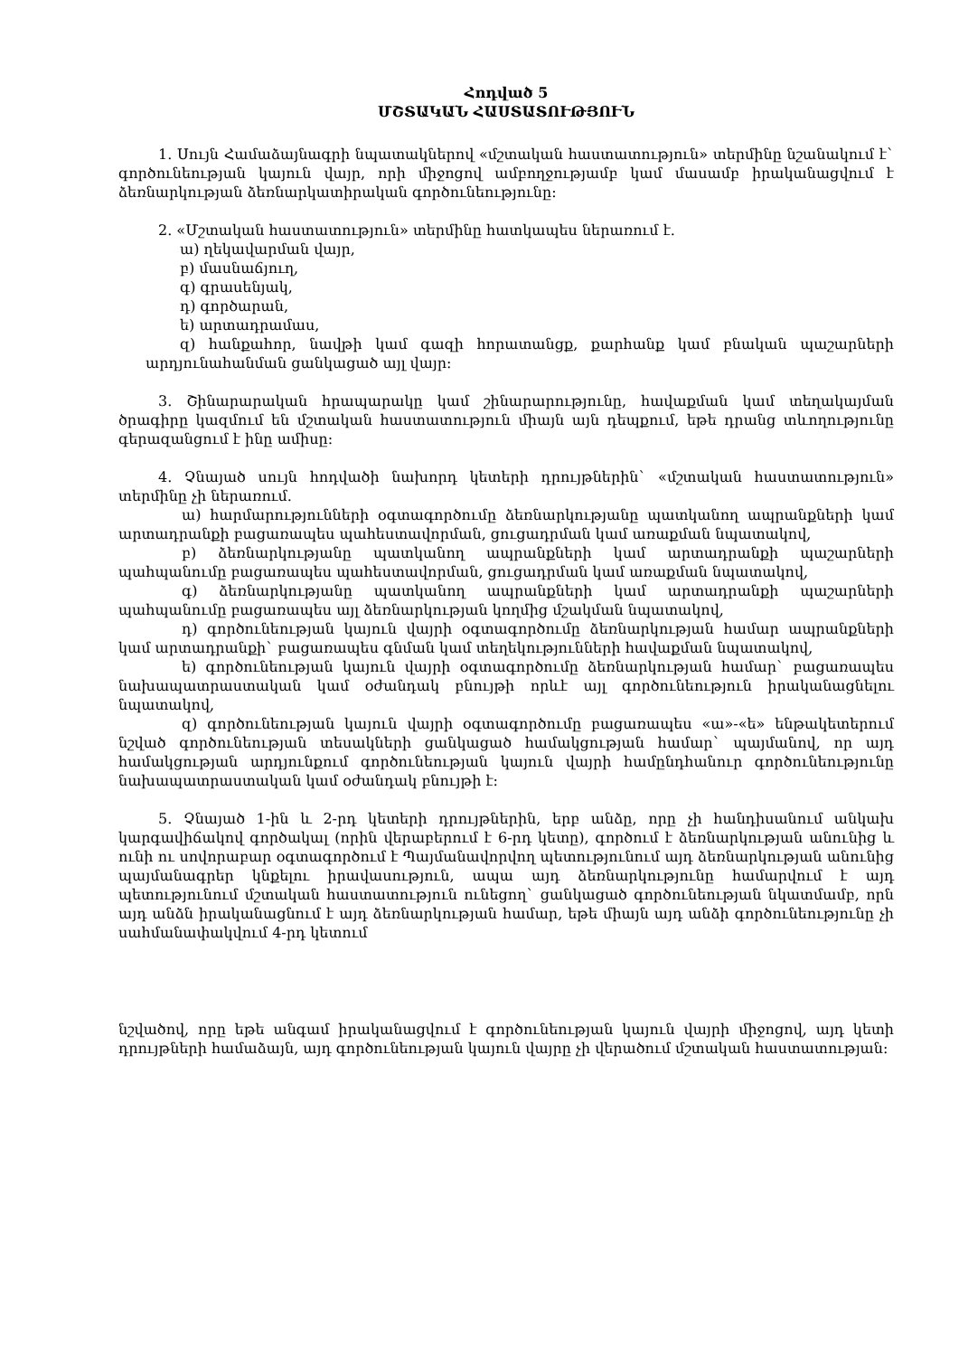Հոդված 5
ՄՇՏԱԿԱՆ ՀԱՍՏԱՏՈՒԹՅՈՒՆ
1. Սույն Համաձայնագրի նպատակներով «մշտական հաստատություն» տերմինը նշանակում է` գործունեության կայուն վայր, որի միջոցով ամբողջությամբ կամ մասամբ իրականացվում է ձեռնարկության ձեռնարկատիրական գործունեությունը:
2. «Մշտական հաստատություն» տերմինը հատկապես ներառում է.
ա) ղեկավարման վայր,
բ) մասնաճյուղ,
գ) գրասենյակ,
դ) գործարան,
ե) արտադրամաս,
զ) հանքահոր, նավթի կամ գազի հորատանցք, քարհանք կամ բնական պաշարների արդյունահանման ցանկացած այլ վայր:
3. Շինարարական հրապարակը կամ շինարարությունը, հավաքման կամ տեղակայման ծրագիրը կազմում են մշտական հաստատություն միայն այն դեպքում, եթե դրանց տևողությունը գերազանցում է ինը ամիսը:
4. Չնայած սույն հոդվածի նախորդ կետերի դրույթներին` «մշտական հաստատություն» տերմինը չի ներառում.
ա) հարմարությունների օգտագործումը ձեռնարկությանը պատկանող ապրանքների կամ արտադրանքի բացառապես պահեստավորման, ցուցադրման կամ առաքման նպատակով,
բ) ձեռնարկությանը պատկանող ապրանքների կամ արտադրանքի պաշարների պահպանումը բացառապես պահեստավորման, ցուցադրման կամ առաքման նպատակով,
գ) ձեռնարկությանը պատկանող ապրանքների կամ արտադրանքի պաշարների պահպանումը բացառապես այլ ձեռնարկության կողմից մշակման նպատակով,
դ) գործունեության կայուն վայրի օգտագործումը ձեռնարկության համար ապրանքների կամ արտադրանքի` բացառապես գնման կամ տեղեկությունների հավաքման նպատակով,
ե) գործունեության կայուն վայրի օգտագործումը ձեռնարկության համար` բացառապես նախապատրաստական կամ օժանդակ բնույթի որևէ այլ գործունեություն իրականացնելու նպատակով,
զ) գործունեության կայուն վայրի օգտագործումը բացառապես «ա»-«ե» ենթակետերում նշված գործունեության տեսակների ցանկացած համակցության համար` պայմանով, որ այդ համակցության արդյունքում գործունեության կայուն վայրի համընդհանուր գործունեությունը նախապատրաստական կամ օժանդակ բնույթի է:
5. Չնայած 1-ին և 2-րդ կետերի դրույթներին, երբ անձը, որը չի հանդիսանում անկախ կարգավիճակով գործակալ (որին վերաբերում է 6-րդ կետը), գործում է ձեռնարկության անունից և ունի ու սովորաբար օգտագործում է Պայմանավորվող պետությունում այդ ձեռնարկության անունից պայմանագրեր կնքելու իրավասություն, ապա այդ ձեռնարկությունը համարվում է այդ պետությունում մշտական հաստատություն ունեցող` ցանկացած գործունեության նկատմամբ, որն այդ անձն իրականացնում է այդ ձեռնարկության համար, եթե միայն այդ անձի գործունեությունը չի սահմանափակվում 4-րդ կետում
նշվածով, որը եթե անգամ իրականացվում է գործունեության կայուն վայրի միջոցով, այդ կետի դրույթների համաձայն, այդ գործունեության կայուն վայրը չի վերածում մշտական հաստատության: